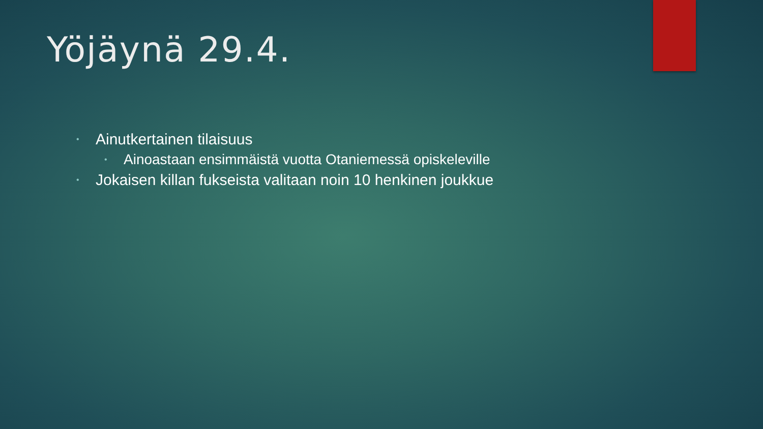Yöjäynä 29.4.
• Ainutkertainen tilaisuus
• Ainoastaan ensimmäistä vuotta Otaniemessä opiskeleville
• Jokaisen killan fukseista valitaan noin 10 henkinen joukkue